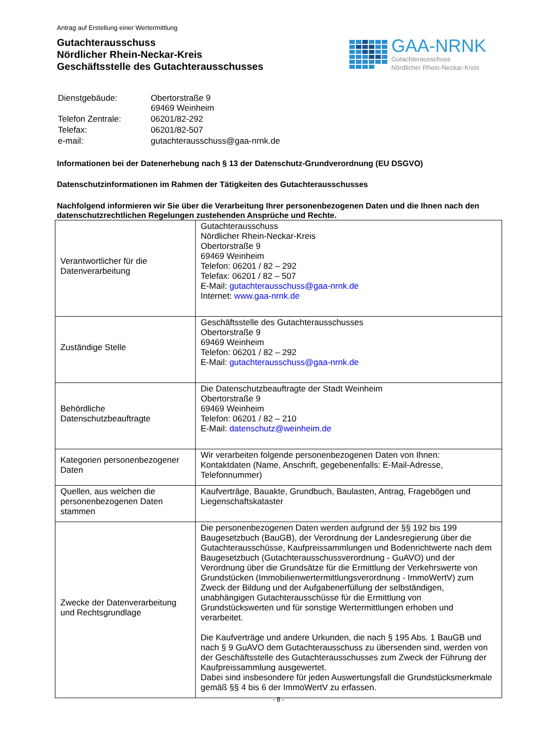Antrag auf Erstellung einer Wertermittlung
Gutachterausschuss
Nördlicher Rhein-Neckar-Kreis
Geschäftsstelle des Gutachterausschusses
GAA-NRNK
Gutachterausschuss
Nördlicher Rhein-Neckar-Kreis
| Dienstgebäude: | Obertorstraße 9 69469 Weinheim |
| Telefon Zentrale: | 06201/82-292 |
| Telefax: | 06201/82-507 |
| e-mail: | gutachterausschuss@gaa-nrnk.de |
Informationen bei der Datenerhebung nach § 13 der Datenschutz-Grundverordnung (EU DSGVO)
Datenschutzinformationen im Rahmen der Tätigkeiten des Gutachterausschusses
Nachfolgend informieren wir Sie über die Verarbeitung Ihrer personenbezogenen Daten und die Ihnen nach den datenschutzrechtlichen Regelungen zustehenden Ansprüche und Rechte.
| Verantwortlicher für die Datenverarbeitung | Gutachterausschuss Nördlicher Rhein-Neckar-Kreis Obertorstraße 9 69469 Weinheim Telefon: 06201 / 82 – 292 Telefax: 06201 / 82 – 507 E-Mail: gutachterausschuss@gaa-nrnk.de Internet: www.gaa-nrnk.de |
| Zuständige Stelle | Geschäftsstelle des Gutachterausschusses Obertorstraße 9 69469 Weinheim Telefon: 06201 / 82 – 292 E-Mail: gutachterausschuss@gaa-nrnk.de |
| Behördliche Datenschutzbeauftragte | Die Datenschutzbeauftragte der Stadt Weinheim Obertorstraße 9 69469 Weinheim Telefon: 06201 / 82 – 210 E-Mail: datenschutz@weinheim.de |
| Kategorien personenbezogener Daten | Wir verarbeiten folgende personenbezogenen Daten von Ihnen: Kontaktdaten (Name, Anschrift, gegebenenfalls: E-Mail-Adresse, Telefonnummer) |
| Quellen, aus welchen die personenbezogenen Daten stammen | Kaufverträge, Bauakte, Grundbuch, Baulasten, Antrag, Fragebögen und Liegenschaftskataster |
| Zwecke der Datenverarbeitung und Rechtsgrundlage | Die personenbezogenen Daten werden aufgrund der §§ 192 bis 199 Baugesetzbuch (BauGB), der Verordnung der Landesregierung über die Gutachterausschüsse, Kaufpreissammlungen und Bodenrichtwerte nach dem Baugesetzbuch (Gutachterausschussverordnung - GuAVO) und der Verordnung über die Grundsätze für die Ermittlung der Verkehrswerte von Grundstücken (Immobilienwertermittlungsverordnung - ImmoWertV) zum Zweck der Bildung und der Aufgabenerfüllung der selbständigen, unabhängigen Gutachterausschüsse für die Ermittlung von Grundstückswerten und für sonstige Wertermittlungen erhoben und verarbeitet. Die Kaufverträge und andere Urkunden, die nach § 195 Abs. 1 BauGB und nach § 9 GuAVO dem Gutachterausschuss zu übersenden sind, werden von der Geschäftsstelle des Gutachterausschusses zum Zweck der Führung der Kaufpreissammlung ausgewertet. Dabei sind insbesondere für jeden Auswertungsfall die Grundstücksmerkmale gemäß §§ 4 bis 6 der ImmoWertV zu erfassen. |
- 8 -